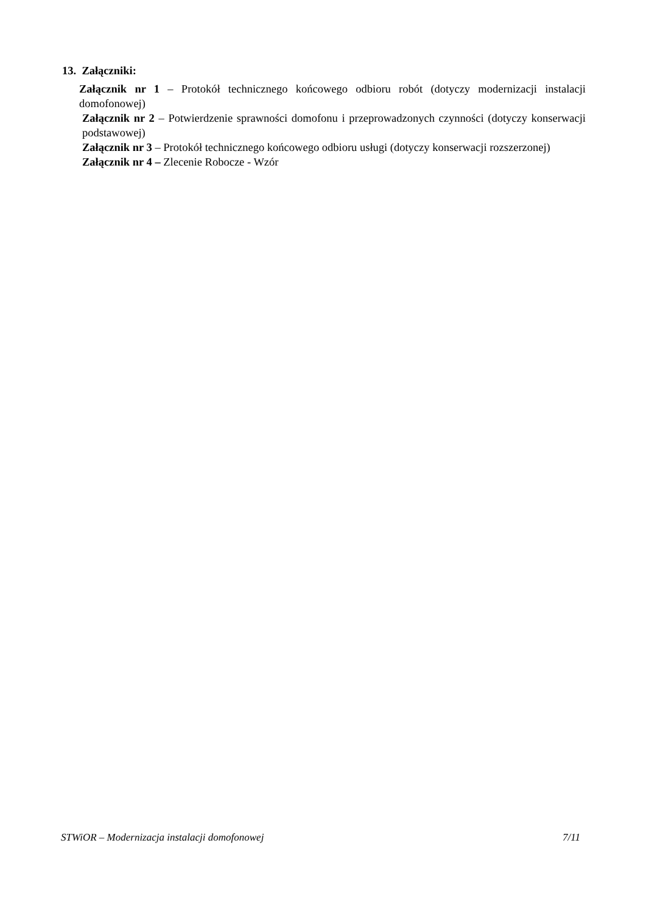13. Załączniki:
Załącznik nr 1 – Protokół technicznego końcowego odbioru robót (dotyczy modernizacji instalacji domofonowej)
Załącznik nr 2 – Potwierdzenie sprawności domofonu i przeprowadzonych czynności (dotyczy konserwacji podstawowej)
Załącznik nr 3 – Protokół technicznego końcowego odbioru usługi (dotyczy konserwacji rozszerzonej)
Załącznik nr 4 – Zlecenie Robocze - Wzór
STWiOR – Modernizacja instalacji domofonowej 7/11